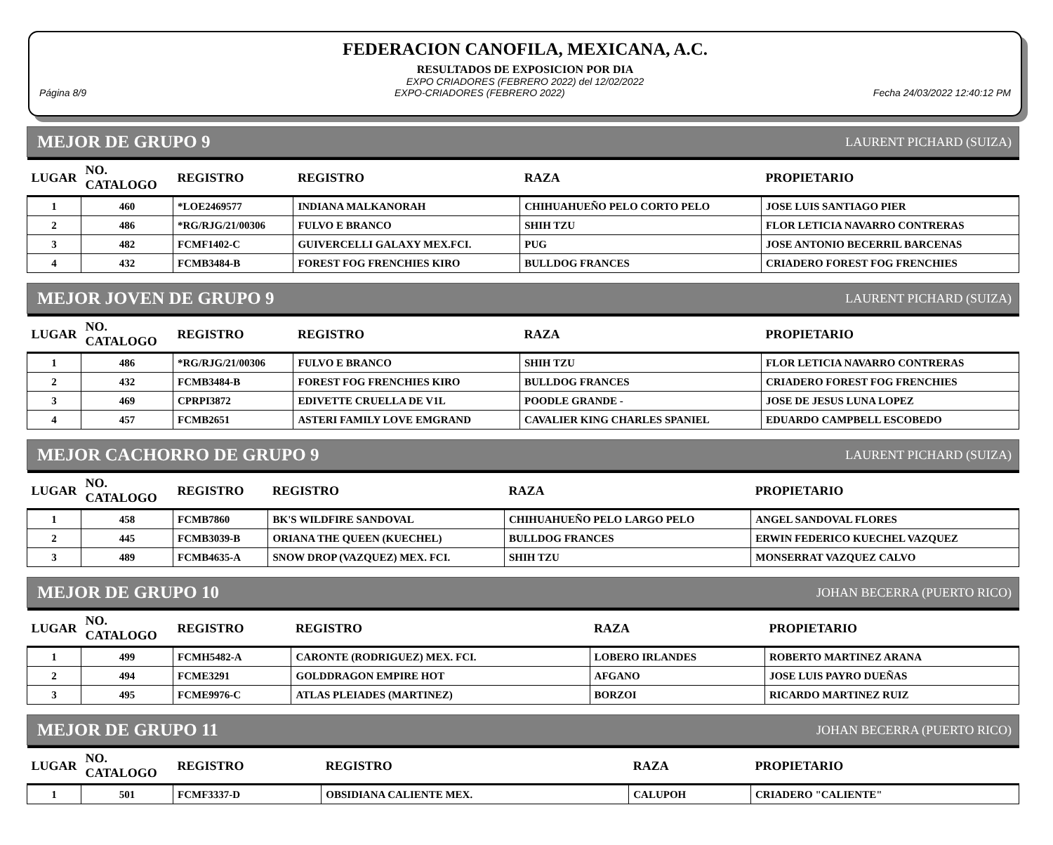FEDERACION CANOFILA, MEXICANA, A.C.
RESULTADOS DE EXPOSICION POR DIA
EXPO CRIADORES (FEBRERO 2022) del 12/02/2022
Página 8/9 EXPO-CRIADORES (FEBRERO 2022) Fecha 24/03/2022 12:40:12 PM
MEJOR DE GRUPO 9 LAURENT PICHARD (SUIZA)
| LUGAR | NO. CATALOGO | REGISTRO | REGISTRO | RAZA | PROPIETARIO |
| --- | --- | --- | --- | --- | --- |
| 1 | 460 | *LOE2469577 | INDIANA MALKANORAH | CHIHUAHUEÑO PELO CORTO PELO | JOSE LUIS SANTIAGO PIER |
| 2 | 486 | *RG/RJG/21/00306 | FULVO E BRANCO | SHIH TZU | FLOR LETICIA NAVARRO CONTRERAS |
| 3 | 482 | FCMF1402-C | GUIVERCELLI GALAXY MEX.FCI. | PUG | JOSE ANTONIO BECERRIL BARCENAS |
| 4 | 432 | FCMB3484-B | FOREST FOG FRENCHIES KIRO | BULLDOG FRANCES | CRIADERO FOREST FOG FRENCHIES |
MEJOR JOVEN DE GRUPO 9 LAURENT PICHARD (SUIZA)
| LUGAR | NO. CATALOGO | REGISTRO | REGISTRO | RAZA | PROPIETARIO |
| --- | --- | --- | --- | --- | --- |
| 1 | 486 | *RG/RJG/21/00306 | FULVO E BRANCO | SHIH TZU | FLOR LETICIA NAVARRO CONTRERAS |
| 2 | 432 | FCMB3484-B | FOREST FOG FRENCHIES KIRO | BULLDOG FRANCES | CRIADERO FOREST FOG FRENCHIES |
| 3 | 469 | CPRPI3872 | EDIVETTE CRUELLA DE V1L | POODLE GRANDE - | JOSE DE JESUS LUNA LOPEZ |
| 4 | 457 | FCMB2651 | ASTERI FAMILY LOVE EMGRAND | CAVALIER KING CHARLES SPANIEL | EDUARDO CAMPBELL ESCOBEDO |
MEJOR CACHORRO DE GRUPO 9 LAURENT PICHARD (SUIZA)
| LUGAR | NO. CATALOGO | REGISTRO | REGISTRO | RAZA | PROPIETARIO |
| --- | --- | --- | --- | --- | --- |
| 1 | 458 | FCMB7860 | BK'S WILDFIRE SANDOVAL | CHIHUAHUEÑO PELO LARGO PELO | ANGEL SANDOVAL FLORES |
| 2 | 445 | FCMB3039-B | ORIANA THE QUEEN (KUECHEL) | BULLDOG FRANCES | ERWIN FEDERICO KUECHEL VAZQUEZ |
| 3 | 489 | FCMB4635-A | SNOW DROP (VAZQUEZ) MEX. FCI. | SHIH TZU | MONSERRAT VAZQUEZ CALVO |
MEJOR DE GRUPO 10 JOHAN BECERRA (PUERTO RICO)
| LUGAR | NO. CATALOGO | REGISTRO | REGISTRO | RAZA | PROPIETARIO |
| --- | --- | --- | --- | --- | --- |
| 1 | 499 | FCMH5482-A | CARONTE (RODRIGUEZ) MEX. FCI. | LOBERO IRLANDES | ROBERTO MARTINEZ ARANA |
| 2 | 494 | FCME3291 | GOLDDRAGON EMPIRE HOT | AFGANO | JOSE LUIS PAYRO DUEÑAS |
| 3 | 495 | FCME9976-C | ATLAS PLEIADES (MARTINEZ) | BORZOI | RICARDO MARTINEZ RUIZ |
MEJOR DE GRUPO 11 JOHAN BECERRA (PUERTO RICO)
| LUGAR | NO. CATALOGO | REGISTRO | REGISTRO | RAZA | PROPIETARIO |
| --- | --- | --- | --- | --- | --- |
| 1 | 501 | FCMF3337-D | OBSIDIANA CALIENTE MEX. | CALUPOH | CRIADERO "CALIENTE" |